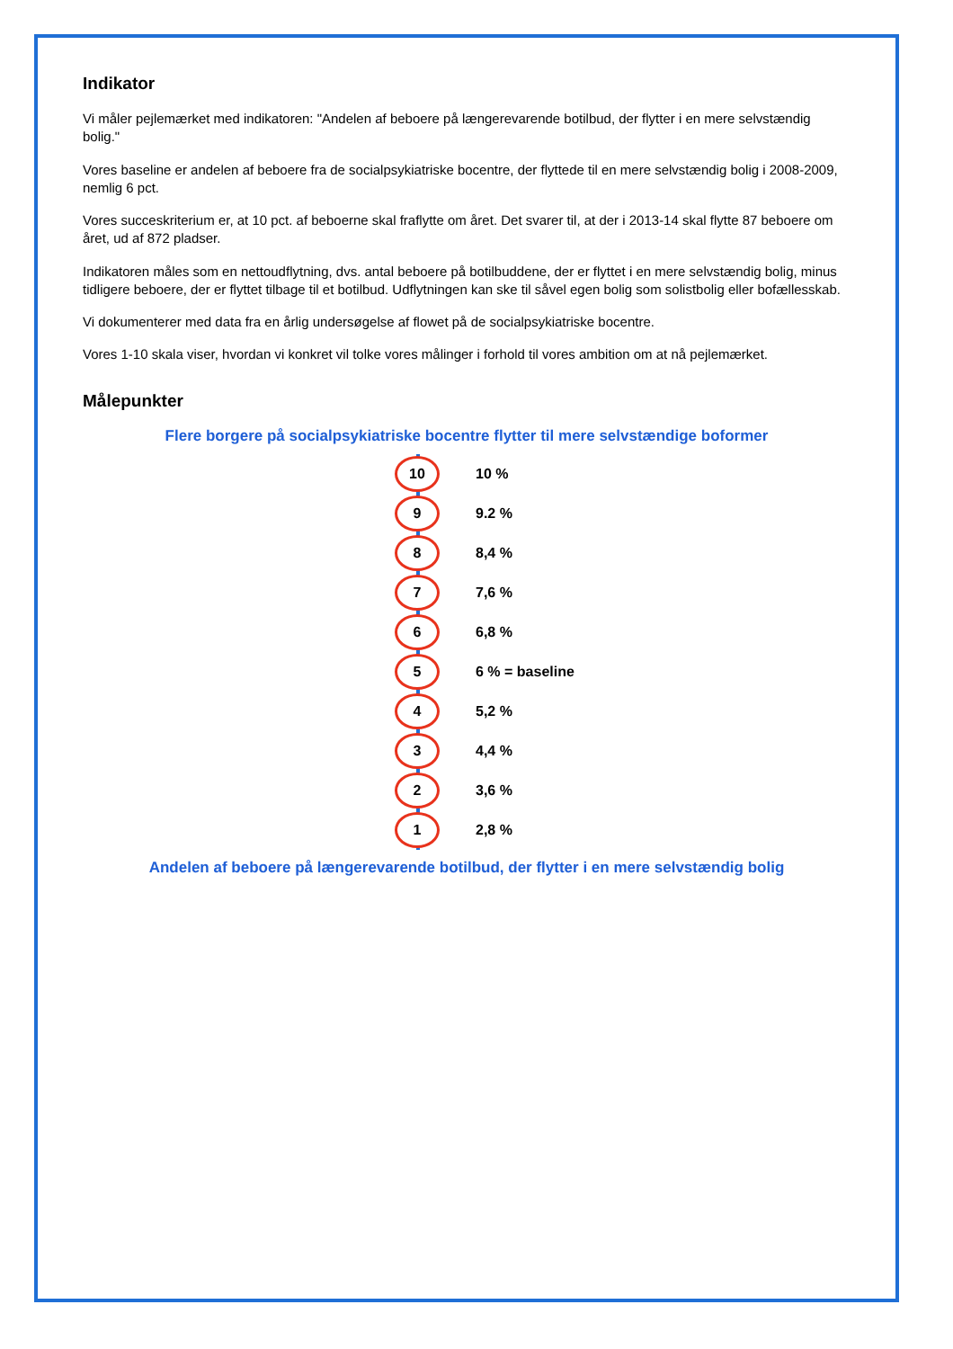Indikator
Vi måler pejlemærket med indikatoren: "Andelen af beboere på længerevarende botilbud, der flytter i en mere selvstændig bolig."
Vores baseline er andelen af beboere fra de socialpsykiatriske bocentre, der flyttede til en mere selvstændig bolig i 2008-2009, nemlig 6 pct.
Vores succeskriterium er, at 10 pct. af beboerne skal fraflytte om året. Det svarer til, at der i 2013-14 skal flytte 87 beboere om året, ud af 872 pladser.
Indikatoren måles som en nettoudflytning, dvs. antal beboere på botilbuddene, der er flyttet i en mere selvstændig bolig, minus tidligere beboere, der er flyttet tilbage til et botilbud. Udflytningen kan ske til såvel egen bolig som solistbolig eller bofællesskab.
Vi dokumenterer med data fra en årlig undersøgelse af flowet på de socialpsykiatriske bocentre.
Vores 1-10 skala viser, hvordan vi konkret vil tolke vores målinger i forhold til vores ambition om at nå pejlemærket.
Målepunkter
Flere borgere på socialpsykiatriske bocentre flytter til mere selvstændige boformer
10
10 %
9
9.2 %
8
8,4 %
7
7,6 %
6
6,8 %
5
6 % = baseline
4
5,2 %
3
4,4 %
2
3,6 %
1
2,8 %
Andelen af beboere på længerevarende botilbud, der flytter i en mere selvstændig bolig